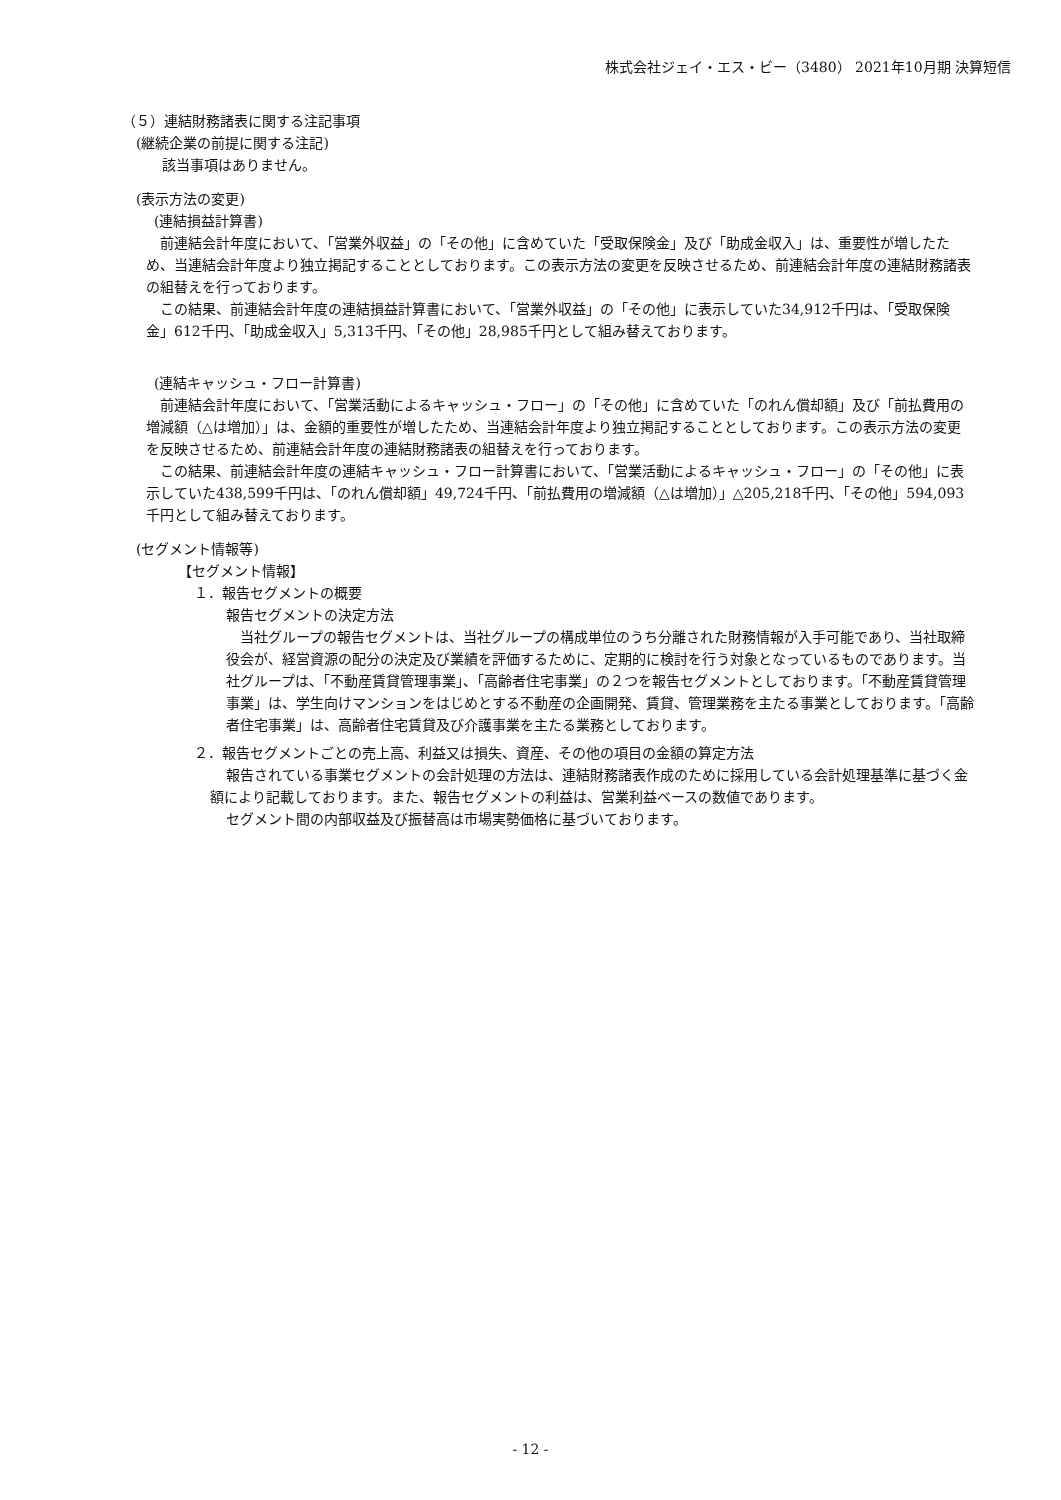株式会社ジェイ・エス・ビー（3480） 2021年10月期 決算短信
（５）連結財務諸表に関する注記事項
(継続企業の前提に関する注記)
該当事項はありません。
(表示方法の変更)
(連結損益計算書)
前連結会計年度において、「営業外収益」の「その他」に含めていた「受取保険金」及び「助成金収入」は、重要性が増したため、当連結会計年度より独立掲記することとしております。この表示方法の変更を反映させるため、前連結会計年度の連結財務諸表の組替えを行っております。
この結果、前連結会計年度の連結損益計算書において、「営業外収益」の「その他」に表示していた34,912千円は、「受取保険金」612千円、「助成金収入」5,313千円、「その他」28,985千円として組み替えております。
(連結キャッシュ・フロー計算書)
前連結会計年度において、「営業活動によるキャッシュ・フロー」の「その他」に含めていた「のれん償却額」及び「前払費用の増減額（△は増加）」は、金額的重要性が増したため、当連結会計年度より独立掲記することとしております。この表示方法の変更を反映させるため、前連結会計年度の連結財務諸表の組替えを行っております。
この結果、前連結会計年度の連結キャッシュ・フロー計算書において、「営業活動によるキャッシュ・フロー」の「その他」に表示していた438,599千円は、「のれん償却額」49,724千円、「前払費用の増減額（△は増加）」△205,218千円、「その他」594,093千円として組み替えております。
(セグメント情報等)
【セグメント情報】
１．報告セグメントの概要
報告セグメントの決定方法
当社グループの報告セグメントは、当社グループの構成単位のうち分離された財務情報が入手可能であり、当社取締役会が、経営資源の配分の決定及び業績を評価するために、定期的に検討を行う対象となっているものであります。当社グループは、「不動産賃貸管理事業」、「高齢者住宅事業」の２つを報告セグメントとしております。「不動産賃貸管理事業」は、学生向けマンションをはじめとする不動産の企画開発、賃貸、管理業務を主たる事業としております。「高齢者住宅事業」は、高齢者住宅賃貸及び介護事業を主たる業務としております。
２．報告セグメントごとの売上高、利益又は損失、資産、その他の項目の金額の算定方法
報告されている事業セグメントの会計処理の方法は、連結財務諸表作成のために採用している会計処理基準に基づく金額により記載しております。また、報告セグメントの利益は、営業利益ベースの数値であります。
セグメント間の内部収益及び振替高は市場実勢価格に基づいております。
- 12 -